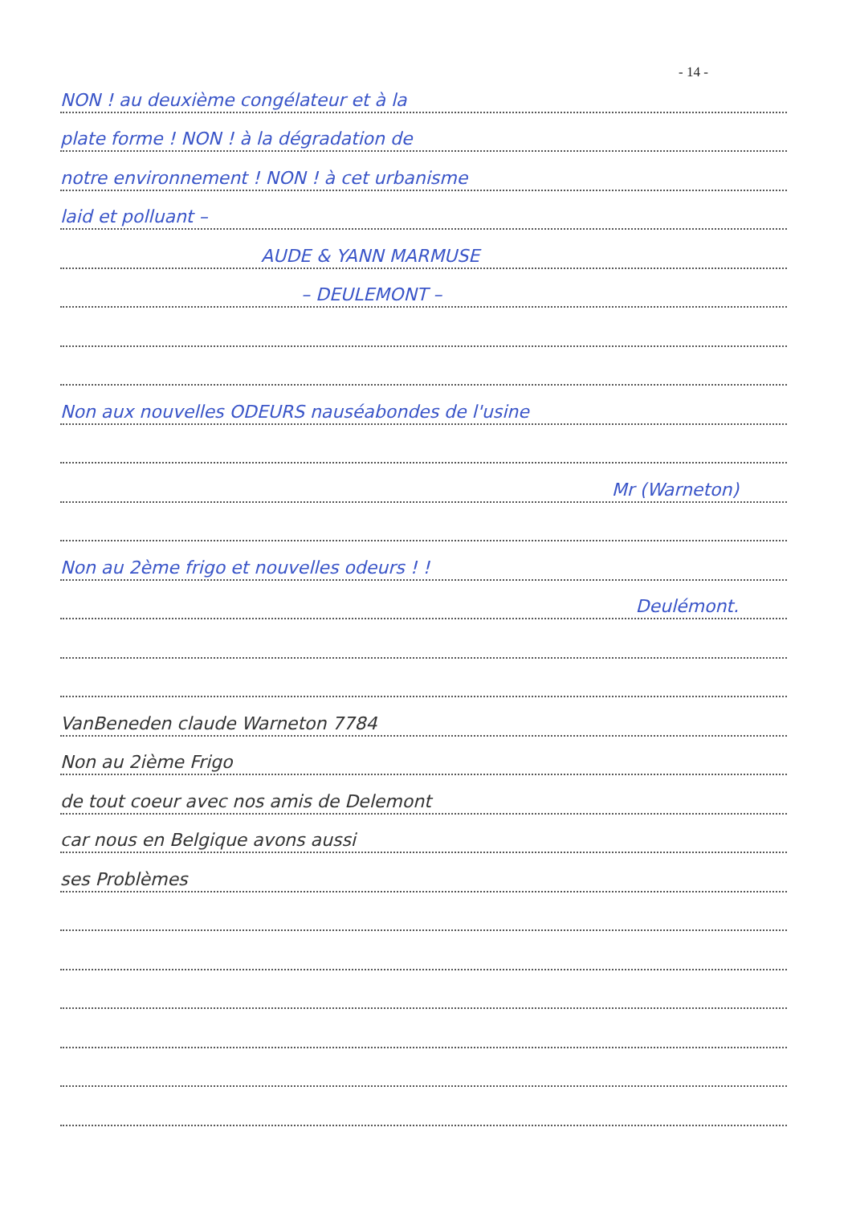- 14 -
NON ! au deuxième congélateur et à la
plate forme ! NON ! à la dégradation de
notre environnement ! NON ! à cet urbanisme
laid et polluant –
AUDE & YANN MARMUSE
– DEULEMONT –
Non aux nouvelles ODEURS nauséabondes de l'usine
Mr (Warneton)
Non au 2ème frigo et nouvelles odeurs ! !
Deulémont.
VanBeneden claude Warneton 7784
Non au 2ième Frigo
de tout coeur avec nos amis de Delemont
car nous en Belgique avons aussi
ses Problèmes